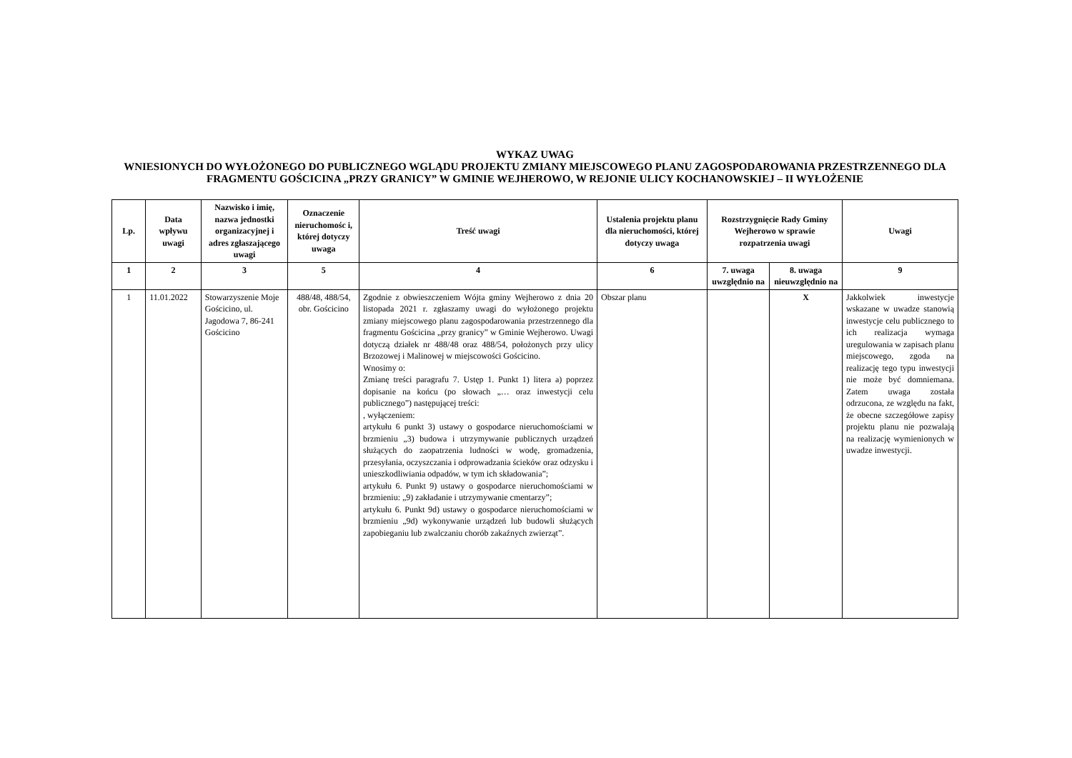WYKAZ UWAG
WNIESIONYCH DO WYŁOŻONEGO DO PUBLICZNEGO WGLĄDU PROJEKTU ZMIANY MIEJSCOWEGO PLANU ZAGOSPODAROWANIA PRZESTRZENNEGO DLA FRAGMENTU GOŚCICINA „PRZY GRANICY” W GMINIE WEJHEROWO, W REJONIE ULICY KOCHANOWSKIEJ – II WYŁOŻENIE
| Lp. | Data wpływu uwagi | Nazwisko i imię, nazwa jednostki organizacyjnej i adres zgłaszającego uwagi | Oznaczenie nieruchomośc i, której dotyczy uwaga | Treść uwagi | Ustalenia projektu planu dla nieruchomości, której dotyczy uwaga | Rozstrzygnięcie Rady Gminy Wejherowo w sprawie rozpatrzenia uwagi | | Uwagi |
| --- | --- | --- | --- | --- | --- | --- | --- | --- |
| 1 | 2 | 3 | 5 | 4 | 6 | 7. uwaga uwzględnio na | 8. uwaga nieuwzględnio na | 9 |
| 1 | 11.01.2022 | Stowarzyszenie Moje Gościcino, ul. Jagodowa 7, 86-241 Gościcino | 488/48, 488/54, obr. Gościcino | Zgodnie z obwieszczeniem Wójta gminy Wejherowo z dnia 20 listopada 2021 r. zgłaszamy uwagi do wyłożonego projektu zmiany miejscowego planu zagospodarowania przestrzennego dla fragmentu Gościcina „przy granicy” w Gminie Wejherowo. Uwagi dotyczą działek nr 488/48 oraz 488/54, położonych przy ulicy Brzozowej i Malinowej w miejscowości Gościcino. Wnosimy o: Zmianę treści paragrafu 7. Ustęp 1. Punkt 1) litera a) poprzez dopisanie na końcu (po słowach „… oraz inwestycji celu publicznego”) następującej treści: , wyłączeniem: artykułu 6 punkt 3) ustawy o gospodarce nieruchomościami w brzmieniu „3) budowa i utrzymywanie publicznych urządzeń służących do zaopatrzenia ludności w wodę, gromadzenia, przesyłania, oczyszczania i odprowadzania ścieków oraz odzysku i unieszkodliwiania odpadów, w tym ich składowania”; artykułu 6. Punkt 9) ustawy o gospodarce nieruchomościami w brzmieniu: „9) zakładanie i utrzymywanie cmentarzy”; artykułu 6. Punkt 9d) ustawy o gospodarce nieruchomościami w brzmieniu „9d) wykonywanie urządzeń lub budowli służących zapobieganiu lub zwalczaniu chorób zakaźnych zwierząt”. | Obszar planu | | X | Jakkolwiek inwestycje wskazane w uwadze stanowią inwestycje celu publicznego to ich realizacja wymaga uregulowania w zapisach planu miejscowego, zgoda na realizację tego typu inwestycji nie może być domniemana. Zatem uwaga została odrzucona, ze względu na fakt, że obecne szczegółowe zapisy projektu planu nie pozwalają na realizację wymienionych w uwadze inwestycji. |